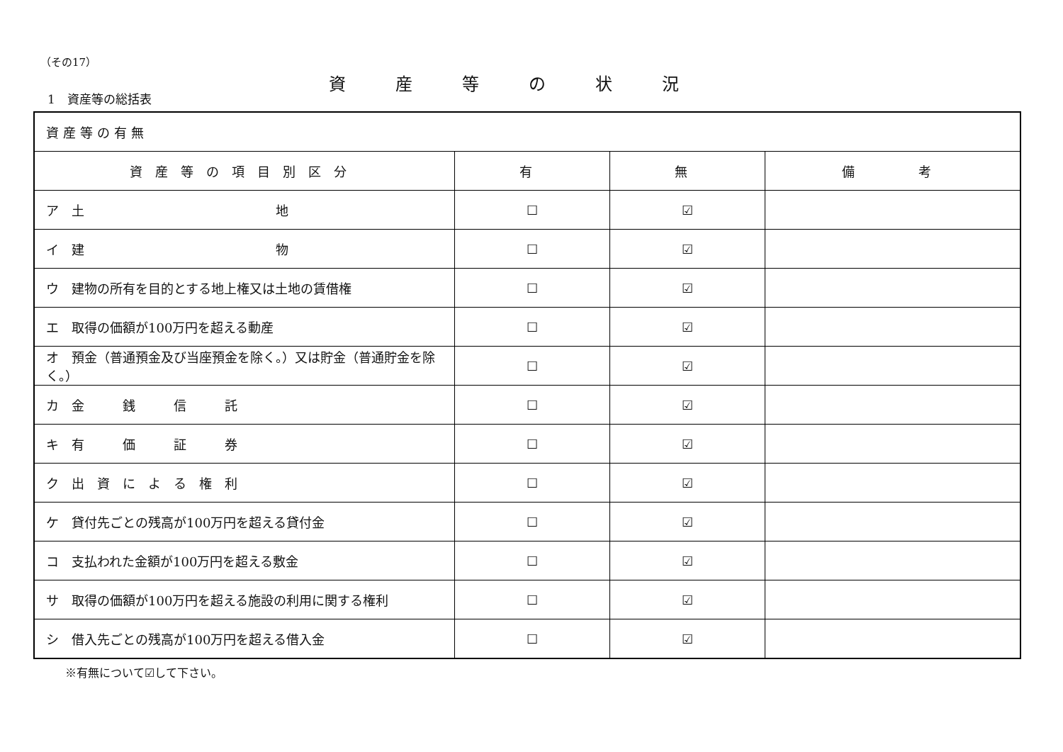（その17）
資産等の状況
1　資産等の総括表
| 資産等の有無 | | | |
| 資産等の項目別区分 | 有 | 無 | 備 考 |
| ア 土 地 | ☐ | ☑ | |
| イ 建 物 | ☐ | ☑ | |
| ウ 建物の所有を目的とする地上権又は土地の賃借権 | ☐ | ☑ | |
| エ 取得の価額が100万円を超える動産 | ☐ | ☑ | |
| オ 預金（普通預金及び当座預金を除く。）又は貯金（普通貯金を除く。） | ☐ | ☑ | |
| カ 金 銭 信 託 | ☐ | ☑ | |
| キ 有 価 証 券 | ☐ | ☑ | |
| ク 出 資 に よ る 権 利 | ☐ | ☑ | |
| ケ 貸付先ごとの残高が100万円を超える貸付金 | ☐ | ☑ | |
| コ 支払われた金額が100万円を超える敷金 | ☐ | ☑ | |
| サ 取得の価額が100万円を超える施設の利用に関する権利 | ☐ | ☑ | |
| シ 借入先ごとの残高が100万円を超える借入金 | ☐ | ☑ | |
※有無について☑して下さい。